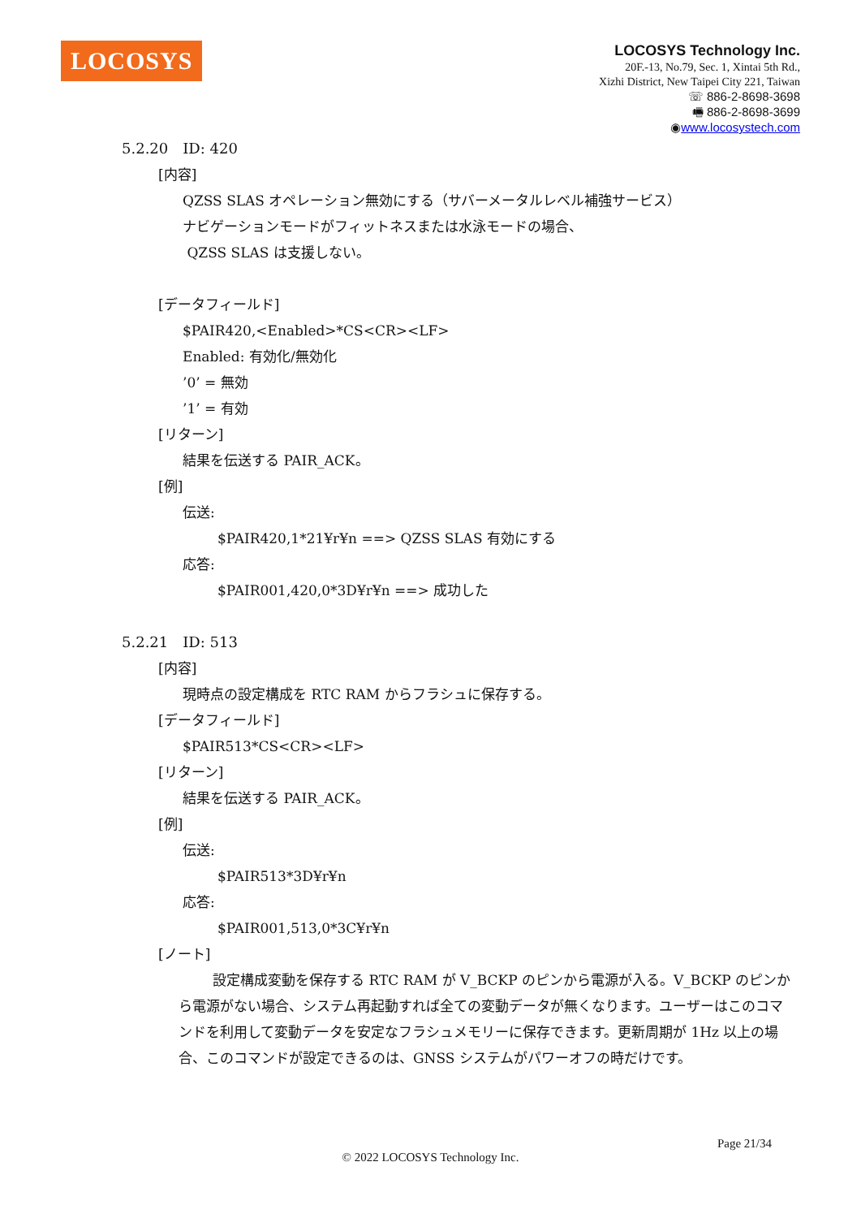LOCOSYS
LOCOSYS Technology Inc.
20F.-13, No.79, Sec. 1, Xintai 5th Rd.,
Xizhi District, New Taipei City 221, Taiwan
☏ 886-2-8698-3698
🖷 886-2-8698-3699
◉www.locosystech.com
5.2.20　ID: 420
[内容]
QZSS SLAS オペレーション無効にする（サバーメータルレベル補強サービス）
ナビゲーションモードがフィットネスまたは水泳モードの場合、
QZSS SLAS は支援しない。
[データフィールド]
$PAIR420,<Enabled>*CS<CR><LF>
Enabled: 有効化/無効化
’0’ = 無効
’1’ = 有効
[リターン]
結果を伝送する PAIR_ACK。
[例]
伝送:
$PAIR420,1*21¥r¥n ==> QZSS SLAS 有効にする
応答:
$PAIR001,420,0*3D¥r¥n ==> 成功した
5.2.21　ID: 513
[内容]
現時点の設定構成を RTC RAM からフラシュに保存する。
[データフィールド]
$PAIR513*CS<CR><LF>
[リターン]
結果を伝送する PAIR_ACK。
[例]
伝送:
$PAIR513*3D¥r¥n
応答:
$PAIR001,513,0*3C¥r¥n
[ノート]
設定構成変動を保存する RTC RAM が V_BCKP のピンから電源が入る。V_BCKP のピンから電源がない場合、システム再起動すれば全ての変動データが無くなります。ユーザーはこのコマンドを利用して変動データを安定なフラシュメモリーに保存できます。更新周期が 1Hz 以上の場合、このコマンドが設定できるのは、GNSS システムがパワーオフの時だけです。
Page 21/34
© 2022 LOCOSYS Technology Inc.